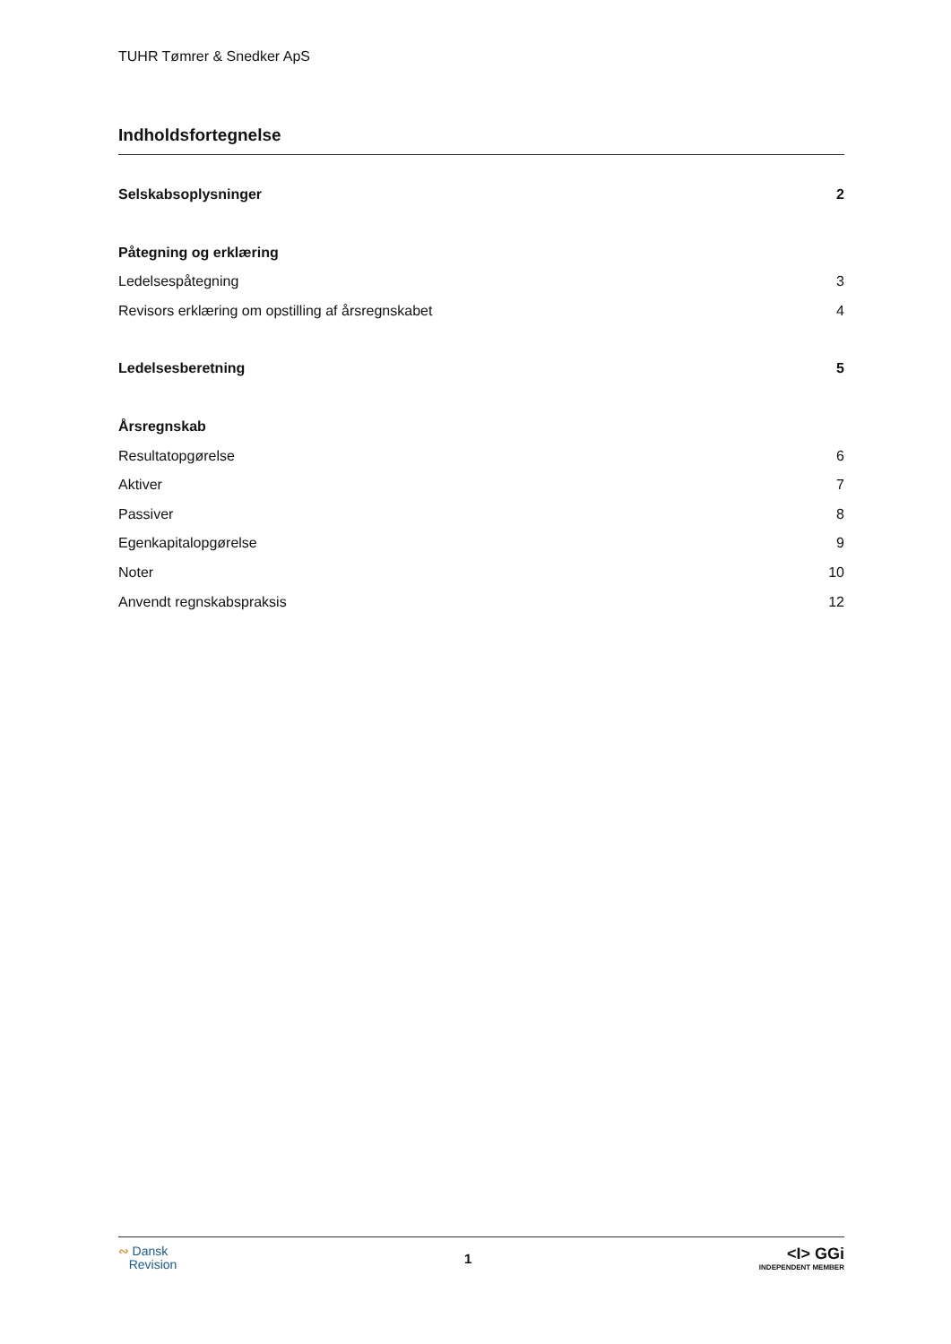TUHR Tømrer & Snedker ApS
Indholdsfortegnelse
Selskabsoplysninger 2
Påtegning og erklæring
Ledelsespåtegning 3
Revisors erklæring om opstilling af årsregnskabet 4
Ledelsesberetning 5
Årsregnskab
Resultatopgørelse 6
Aktiver 7
Passiver 8
Egenkapitalopgørelse 9
Noter 10
Anvendt regnskabspraksis 12
∾ Dansk
Revision
1
<I> GGi
INDEPENDENT MEMBER